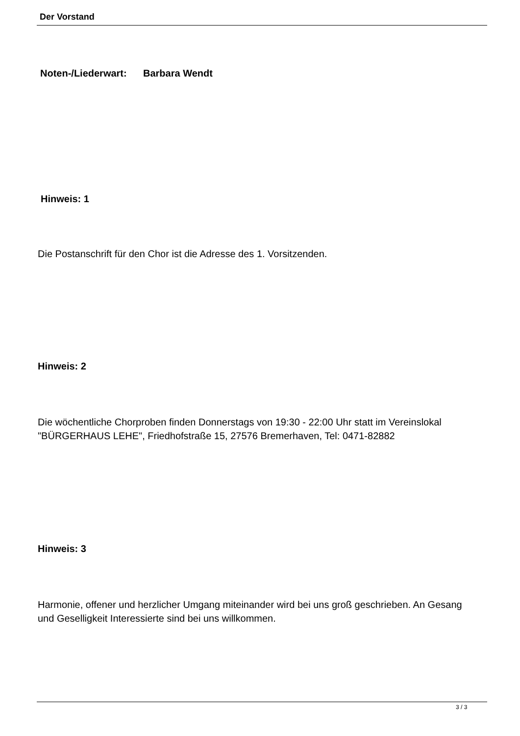Der Vorstand
Noten-/Liederwart: Barbara Wendt
Hinweis: 1
Die Postanschrift für den Chor ist die Adresse des 1. Vorsitzenden.
Hinweis: 2
Die wöchentliche Chorproben finden Donnerstags von 19:30 - 22:00 Uhr statt im Vereinslokal "BÜRGERHAUS LEHE", Friedhofstraße 15, 27576 Bremerhaven, Tel: 0471-82882
Hinweis: 3
Harmonie, offener und herzlicher Umgang miteinander wird bei uns groß geschrieben. An Gesang und Geselligkeit Interessierte sind bei uns willkommen.
3 / 3